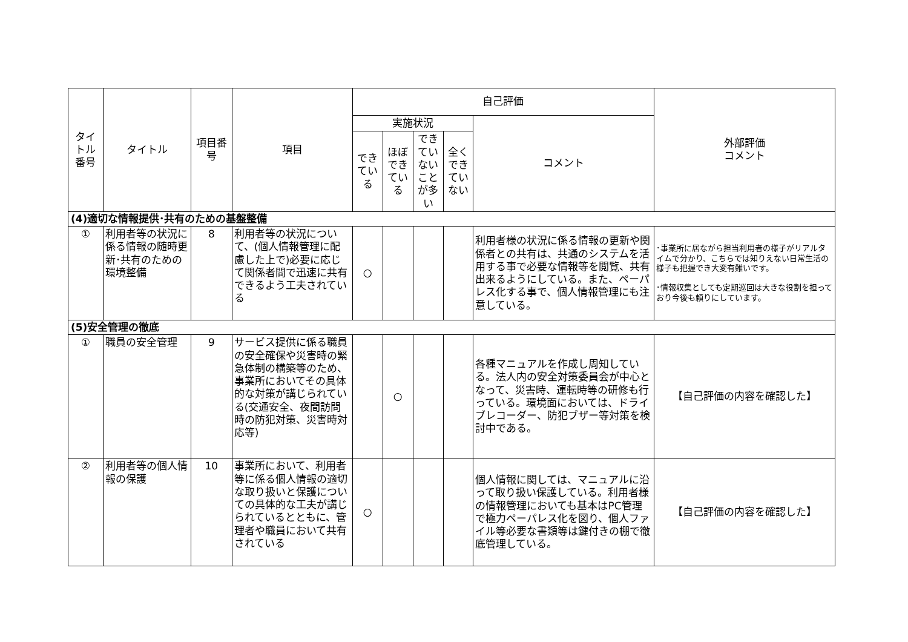| タイトル番号 | タイトル | 項目番号 | 項目 | 自己評価 | | | | | 外部評価 コメント |
| --- | --- | --- | --- | --- | --- | --- | --- | --- | --- |
| | | | | 実施状況 | | | | コメント | |
| | | | | できている | ほぼできている | できていないことが多い | 全くできていない | | |
| (4)適切な情報提供･共有のための基盤整備 | | | | | | | | | |
| ① | 利用者等の状況に係る情報の随時更新･共有のための環境整備 | 8 | 利用者等の状況について、(個人情報管理に配慮した上で)必要に応じて関係者間で迅速に共有できるよう工夫されている | ○ | | | | 利用者様の状況に係る情報の更新や関係者との共有は、共通のシステムを活用する事で必要な情報等を閲覧、共有出来るようにしている。また、ペーパレス化する事で、個人情報管理にも注意している。 | ･事業所に居ながら担当利用者の様子がリアルタイムで分かり、こちらでは知りえない日常生活の様子も把握でき大変有難いです。 ･情報収集としても定期巡回は大きな役割を担っており今後も頼りにしています。 |
| (5)安全管理の徹底 | | | | | | | | | |
| ① | 職員の安全管理 | 9 | サービス提供に係る職員の安全確保や災害時の緊急体制の構築等のため、事業所においてその具体的な対策が講じられている(交通安全、夜間訪問時の防犯対策、災害時対応等) | | ○ | | | 各種マニュアルを作成し周知している。法人内の安全対策委員会が中心となって、災害時、運転時等の研修も行っている。環境面においては、ドライブレコーダー、防犯ブザー等対策を検討中である。 | 【自己評価の内容を確認した】 |
| ② | 利用者等の個人情報の保護 | 10 | 事業所において、利用者等に係る個人情報の適切な取り扱いと保護についての具体的な工夫が講じられているとともに、管理者や職員において共有されている | ○ | | | | 個人情報に関しては、マニュアルに沿って取り扱い保護している。利用者様の情報管理においても基本はPC管理で極力ペーパレス化を図り、個人ファイル等必要な書類等は鍵付きの棚で徹底管理している。 | 【自己評価の内容を確認した】 |